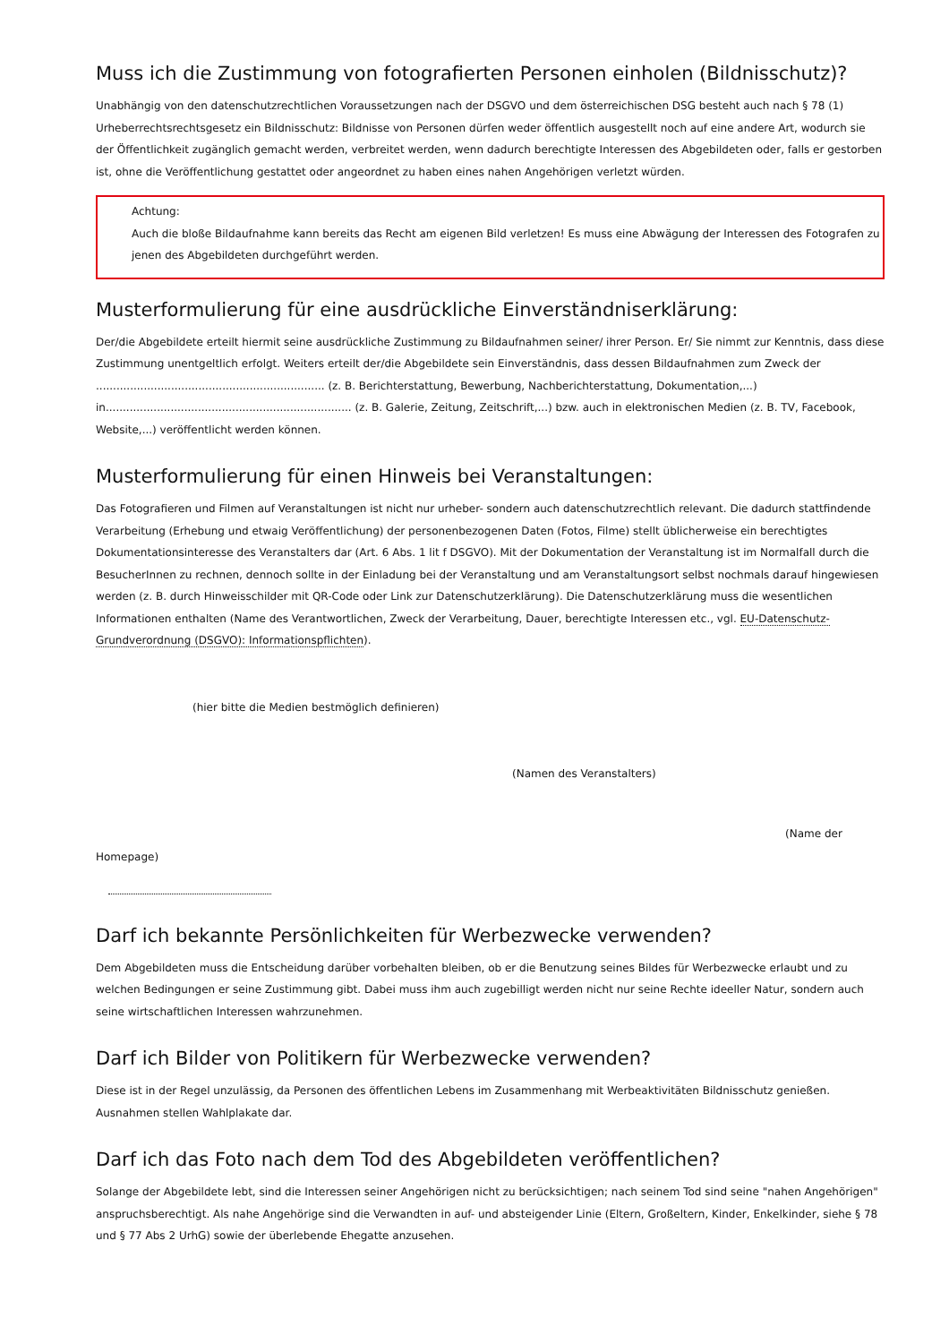Muss ich die Zustimmung von fotografierten Personen einholen (Bildnisschutz)?
Unabhängig von den datenschutzrechtlichen Voraussetzungen nach der DSGVO und dem österreichischen DSG besteht auch nach § 78 (1) Urheberrechtsrechtsgesetz ein Bildnisschutz: Bildnisse von Personen dürfen weder öffentlich ausgestellt noch auf eine andere Art, wodurch sie der Öffentlichkeit zugänglich gemacht werden, verbreitet werden, wenn dadurch berechtigte Interessen des Abgebildeten oder, falls er gestorben ist, ohne die Veröffentlichung gestattet oder angeordnet zu haben eines nahen Angehörigen verletzt würden.
Achtung:
Auch die bloße Bildaufnahme kann bereits das Recht am eigenen Bild verletzen! Es muss eine Abwägung der Interessen des Fotografen zu jenen des Abgebildeten durchgeführt werden.
Musterformulierung für eine ausdrückliche Einverständniserklärung:
Der/die Abgebildete erteilt hiermit seine ausdrückliche Zustimmung zu Bildaufnahmen seiner/ ihrer Person. Er/ Sie nimmt zur Kenntnis, dass diese Zustimmung unentgeltlich erfolgt. Weiters erteilt der/die Abgebildete sein Einverständnis, dass dessen Bildaufnahmen zum Zweck der ................................................................... (z. B. Berichterstattung, Bewerbung, Nachberichterstattung, Dokumentation,...)
in........................................................................ (z. B. Galerie, Zeitung, Zeitschrift,...) bzw. auch in elektronischen Medien (z. B. TV, Facebook, Website,...) veröffentlicht werden können.
Musterformulierung für einen Hinweis bei Veranstaltungen:
Das Fotografieren und Filmen auf Veranstaltungen ist nicht nur urheber- sondern auch datenschutzrechtlich relevant. Die dadurch stattfindende Verarbeitung (Erhebung und etwaig Veröffentlichung) der personenbezogenen Daten (Fotos, Filme) stellt üblicherweise ein berechtigtes Dokumentationsinteresse des Veranstalters dar (Art. 6 Abs. 1 lit f DSGVO). Mit der Dokumentation der Veranstaltung ist im Normalfall durch die BesucherInnen zu rechnen, dennoch sollte in der Einladung bei der Veranstaltung und am Veranstaltungsort selbst nochmals darauf hingewiesen werden (z. B. durch Hinweisschilder mit QR-Code oder Link zur Datenschutzerklärung). Die Datenschutzerklärung muss die wesentlichen Informationen enthalten (Name des Verantwortlichen, Zweck der Verarbeitung, Dauer, berechtigte Interessen etc., vgl. EU-Datenschutz-Grundverordnung (DSGVO): Informationspflichten).
(hier bitte die Medien bestmöglich definieren)
(Namen des Veranstalters)
(Name der
Homepage)
Darf ich bekannte Persönlichkeiten für Werbezwecke verwenden?
Dem Abgebildeten muss die Entscheidung darüber vorbehalten bleiben, ob er die Benutzung seines Bildes für Werbezwecke erlaubt und zu welchen Bedingungen er seine Zustimmung gibt. Dabei muss ihm auch zugebilligt werden nicht nur seine Rechte ideeller Natur, sondern auch seine wirtschaftlichen Interessen wahrzunehmen.
Darf ich Bilder von Politikern für Werbezwecke verwenden?
Diese ist in der Regel unzulässig, da Personen des öffentlichen Lebens im Zusammenhang mit Werbeaktivitäten Bildnisschutz genießen. Ausnahmen stellen Wahlplakate dar.
Darf ich das Foto nach dem Tod des Abgebildeten veröffentlichen?
Solange der Abgebildete lebt, sind die Interessen seiner Angehörigen nicht zu berücksichtigen; nach seinem Tod sind seine "nahen Angehörigen" anspruchsberechtigt. Als nahe Angehörige sind die Verwandten in auf- und absteigender Linie (Eltern, Großeltern, Kinder, Enkelkinder, siehe § 78 und § 77 Abs 2 UrhG) sowie der überlebende Ehegatte anzusehen.